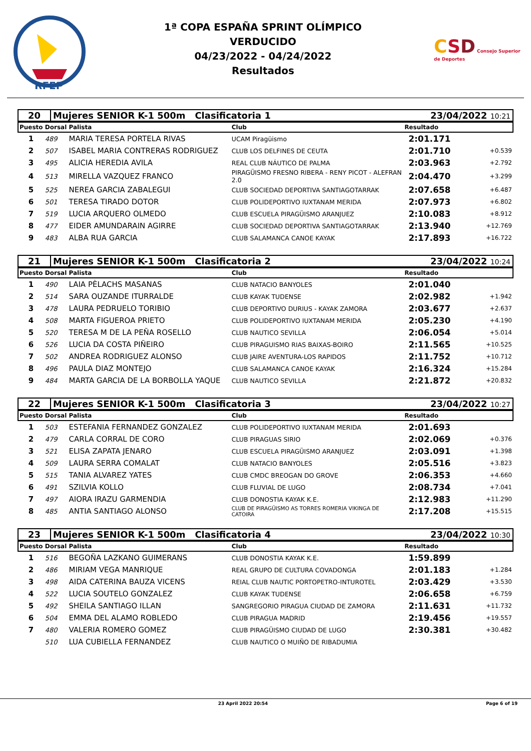RFEP
1ª COPA ESPAÑA SPRINT OLÍMPICO
VERDUCIDO
04/23/2022 - 04/24/2022
Resultados
CSD Consejo Superior de Deportes
| 20 | Mujeres SENIOR K-1 500m Clasificatoria 1 | 23/04/2022 10:21 |
| Puesto | Dorsal | Palista | Club | Resultado | |
| --- | --- | --- | --- | --- | --- |
| 1 | 489 | MARIA TERESA PORTELA RIVAS | UCAM Piragüismo | 2:01.171 | |
| 2 | 507 | ISABEL MARIA CONTRERAS RODRIGUEZ | CLUB LOS DELFINES DE CEUTA | 2:01.710 | +0.539 |
| 3 | 495 | ALICIA HEREDIA AVILA | REAL CLUB NÁUTICO DE PALMA | 2:03.963 | +2.792 |
| 4 | 513 | MIRELLA VAZQUEZ FRANCO | PIRAGÜISMO FRESNO RIBERA - RENY PICOT - ALEFRAN 2.0 | 2:04.470 | +3.299 |
| 5 | 525 | NEREA GARCIA ZABALEGUI | CLUB SOCIEDAD DEPORTIVA SANTIAGOTARRAK | 2:07.658 | +6.487 |
| 6 | 501 | TERESA TIRADO DOTOR | CLUB POLIDEPORTIVO IUXTANAM MERIDA | 2:07.973 | +6.802 |
| 7 | 519 | LUCIA ARQUERO OLMEDO | CLUB ESCUELA PIRAGÜISMO ARANJUEZ | 2:10.083 | +8.912 |
| 8 | 477 | EIDER AMUNDARAIN AGIRRE | CLUB SOCIEDAD DEPORTIVA SANTIAGOTARRAK | 2:13.940 | +12.769 |
| 9 | 483 | ALBA RUA GARCIA | CLUB SALAMANCA CANOE KAYAK | 2:17.893 | +16.722 |
| 21 | Mujeres SENIOR K-1 500m Clasificatoria 2 | 23/04/2022 10:24 |
| Puesto | Dorsal | Palista | Club | Resultado | |
| --- | --- | --- | --- | --- | --- |
| 1 | 490 | LAIA PÈLACHS MASANAS | CLUB NATACIO BANYOLES | 2:01.040 | |
| 2 | 514 | SARA OUZANDE ITURRALDE | CLUB KAYAK TUDENSE | 2:02.982 | +1.942 |
| 3 | 478 | LAURA PEDRUELO TORIBIO | CLUB DEPORTIVO DURIUS - KAYAK ZAMORA | 2:03.677 | +2.637 |
| 4 | 508 | MARTA FIGUEROA PRIETO | CLUB POLIDEPORTIVO IUXTANAM MERIDA | 2:05.230 | +4.190 |
| 5 | 520 | TERESA M DE LA PEÑA ROSELLO | CLUB NAUTICO SEVILLA | 2:06.054 | +5.014 |
| 6 | 526 | LUCIA DA COSTA PIÑEIRO | CLUB PIRAGUISMO RIAS BAIXAS-BOIRO | 2:11.565 | +10.525 |
| 7 | 502 | ANDREA RODRIGUEZ ALONSO | CLUB JAIRE AVENTURA-LOS RAPIDOS | 2:11.752 | +10.712 |
| 8 | 496 | PAULA DIAZ MONTEJO | CLUB SALAMANCA CANOE KAYAK | 2:16.324 | +15.284 |
| 9 | 484 | MARTA GARCIA DE LA BORBOLLA YAQUE | CLUB NAUTICO SEVILLA | 2:21.872 | +20.832 |
| 22 | Mujeres SENIOR K-1 500m Clasificatoria 3 | 23/04/2022 10:27 |
| Puesto | Dorsal | Palista | Club | Resultado | |
| --- | --- | --- | --- | --- | --- |
| 1 | 503 | ESTEFANIA FERNANDEZ GONZALEZ | CLUB POLIDEPORTIVO IUXTANAM MERIDA | 2:01.693 | |
| 2 | 479 | CARLA CORRAL DE CORO | CLUB PIRAGUAS SIRIO | 2:02.069 | +0.376 |
| 3 | 521 | ELISA ZAPATA JENARO | CLUB ESCUELA PIRAGÜISMO ARANJUEZ | 2:03.091 | +1.398 |
| 4 | 509 | LAURA SERRA COMALAT | CLUB NATACIO BANYOLES | 2:05.516 | +3.823 |
| 5 | 515 | TANIA ALVAREZ YATES | CLUB CMDC BREOGAN DO GROVE | 2:06.353 | +4.660 |
| 6 | 491 | SZILVIA KOLLO | CLUB FLUVIAL DE LUGO | 2:08.734 | +7.041 |
| 7 | 497 | AIORA IRAZU GARMENDIA | CLUB DONOSTIA KAYAK K.E. | 2:12.983 | +11.290 |
| 8 | 485 | ANTIA SANTIAGO ALONSO | CLUB DE PIRAGÜISMO AS TORRES ROMERIA VIKINGA DE CATOIRA | 2:17.208 | +15.515 |
| 23 | Mujeres SENIOR K-1 500m Clasificatoria 4 | 23/04/2022 10:30 |
| Puesto | Dorsal | Palista | Club | Resultado | |
| --- | --- | --- | --- | --- | --- |
| 1 | 516 | BEGOÑA LAZKANO GUIMERANS | CLUB DONOSTIA KAYAK K.E. | 1:59.899 | |
| 2 | 486 | MIRIAM VEGA MANRIQUE | REAL GRUPO DE CULTURA COVADONGA | 2:01.183 | +1.284 |
| 3 | 498 | AIDA CATERINA BAUZA VICENS | REIAL CLUB NAUTIC PORTOPETRO-INTUROTEL | 2:03.429 | +3.530 |
| 4 | 522 | LUCIA SOUTELO GONZALEZ | CLUB KAYAK TUDENSE | 2:06.658 | +6.759 |
| 5 | 492 | SHEILA SANTIAGO ILLAN | SANGREGORIO PIRAGUA CIUDAD DE ZAMORA | 2:11.631 | +11.732 |
| 6 | 504 | EMMA DEL ALAMO ROBLEDO | CLUB PIRAGUA MADRID | 2:19.456 | +19.557 |
| 7 | 480 | VALERIA ROMERO GOMEZ | CLUB PIRAGÜISMO CIUDAD DE LUGO | 2:30.381 | +30.482 |
| | 510 | LUA CUBIELLA FERNANDEZ | CLUB NAUTICO O MUIÑO DE RIBADUMIA | | |
23 April 2022 20:54 Page 6 of 19